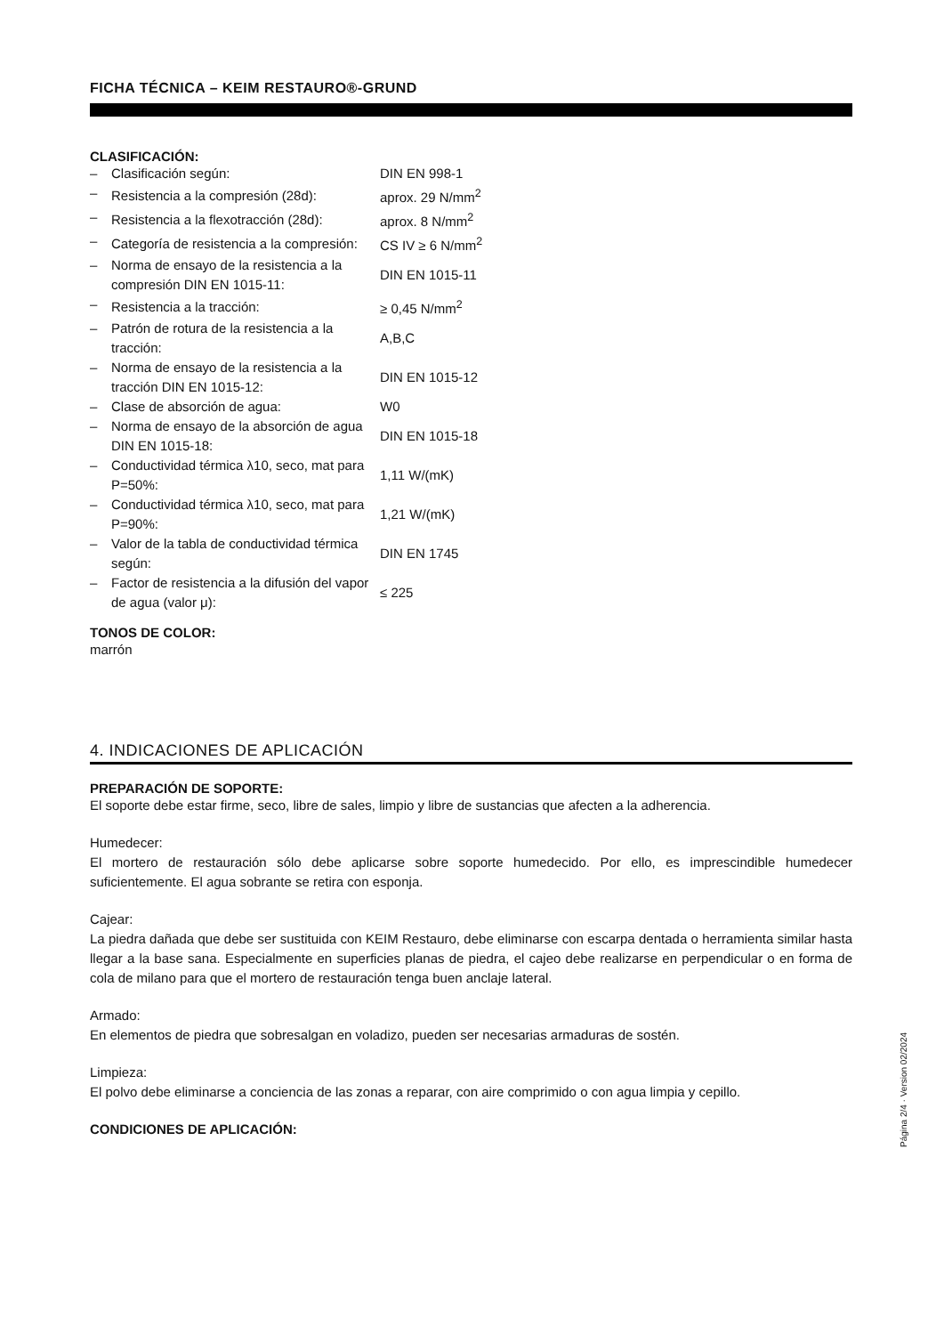FICHA TÉCNICA – KEIM RESTAURO®-GRUND
CLASIFICACIÓN:
| – | Clasificación según: | DIN EN 998-1 |
| – | Resistencia a la compresión (28d): | aprox. 29 N/mm<sup>2</sup> |
| – | Resistencia a la flexotracción (28d): | aprox. 8 N/mm<sup>2</sup> |
| – | Categoría de resistencia a la compresión: | CS IV ≥ 6 N/mm<sup>2</sup> |
| – | Norma de ensayo de la resistencia a la compresión DIN EN 1015-11: | DIN EN 1015-11 |
| – | Resistencia a la tracción: | ≥ 0,45 N/mm<sup>2</sup> |
| – | Patrón de rotura de la resistencia a la tracción: | A,B,C |
| – | Norma de ensayo de la resistencia a la tracción DIN EN 1015-12: | DIN EN 1015-12 |
| – | Clase de absorción de agua: | W0 |
| – | Norma de ensayo de la absorción de agua DIN EN 1015-18: | DIN EN 1015-18 |
| – | Conductividad térmica λ10, seco, mat para P=50%: | 1,11 W/(mK) |
| – | Conductividad térmica λ10, seco, mat para P=90%: | 1,21 W/(mK) |
| – | Valor de la tabla de conductividad térmica según: | DIN EN 1745 |
| – | Factor de resistencia a la difusión del vapor de agua (valor μ): | ≤ 225 |
TONOS DE COLOR:
marrón
4. INDICACIONES DE APLICACIÓN
PREPARACIÓN DE SOPORTE:
El soporte debe estar firme, seco, libre de sales, limpio y libre de sustancias que afecten a la adherencia.
Humedecer:
El mortero de restauración sólo debe aplicarse sobre soporte humedecido. Por ello, es imprescindible humedecer suficientemente. El agua sobrante se retira con esponja.
Cajear:
La piedra dañada que debe ser sustituida con KEIM Restauro, debe eliminarse con escarpa dentada o herramienta similar hasta llegar a la base sana. Especialmente en superficies planas de piedra, el cajeo debe realizarse en perpendicular o en forma de cola de milano para que el mortero de restauración tenga buen anclaje lateral.
Armado:
En elementos de piedra que sobresalgan en voladizo, pueden ser necesarias armaduras de sostén.
Limpieza:
El polvo debe eliminarse a conciencia de las zonas a reparar, con aire comprimido o con agua limpia y cepillo.
CONDICIONES DE APLICACIÓN:
Página 2/4 · Version 02/2024